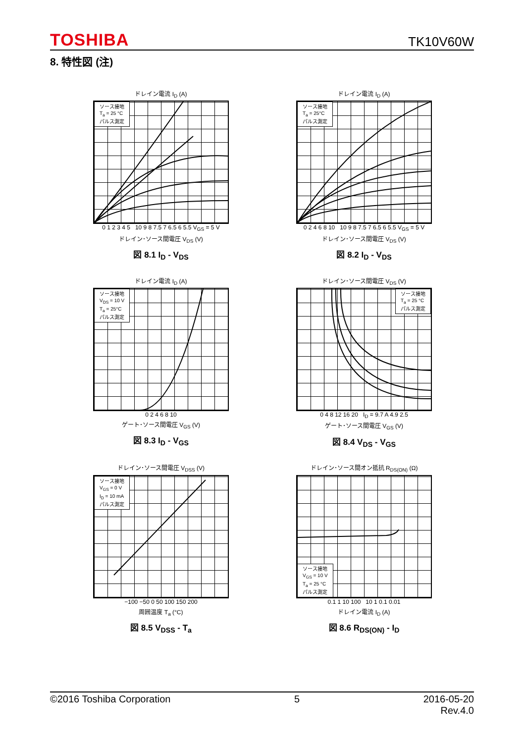TOSHIBA TK10V60W
8. 特性図 (注)
ドレイン電流 I<sub>D</sub> (A)
ソース接地
T<sub>a</sub> = 25 °C
パルス測定
0 1 2 3 4 5 10 9 8 7.5 7 6.5 6 5.5 V<sub>GS</sub> = 5 V
ドレイン･ソース間電圧 V<sub>DS</sub> (V)
図 8.1 I<sub>D</sub> - V<sub>DS</sub>
ドレイン電流 I<sub>D</sub> (A)
ソース接地
T<sub>a</sub> = 25°C
パルス測定
0 2 4 6 8 10 10 9 8 7.5 7 6.5 6 5.5 V<sub>GS</sub> = 5 V
ドレイン･ソース間電圧 V<sub>DS</sub> (V)
図 8.2 I<sub>D</sub> - V<sub>DS</sub>
ドレイン電流 I<sub>D</sub> (A)
ソース接地
V<sub>DS</sub> = 10 V
T<sub>a</sub> = 25°C
パルス測定
0 2 4 6 8 10
ゲート･ソース間電圧 V<sub>GS</sub> (V)
図 8.3 I<sub>D</sub> - V<sub>GS</sub>
ドレイン･ソース間電圧 V<sub>DS</sub> (V)
ソース接地
T<sub>a</sub> = 25 °C
パルス測定
0 4 8 12 16 20 I<sub>D</sub> = 9.7 A 4.9 2.5
ゲート･ソース間電圧 V<sub>GS</sub> (V)
図 8.4 V<sub>DS</sub> - V<sub>GS</sub>
ドレイン･ソース間電圧 V<sub>DSS</sub> (V)
ソース接地
V<sub>GS</sub> = 0 V
I<sub>D</sub> = 10 mA
パルス測定
−100 −50 0 50 100 150 200
周囲温度 T<sub>a</sub> (°C)
図 8.5 V<sub>DSS</sub> - T<sub>a</sub>
ドレイン･ソース間オン抵抗 R<sub>DS(ON)</sub> (Ω)
ソース接地
V<sub>GS</sub> = 10 V
T<sub>a</sub> = 25 °C
パルス測定
0.1 1 10 100 10 1 0.1 0.01
ドレイン電流 I<sub>D</sub> (A)
図 8.6 R<sub>DS(ON)</sub> - I<sub>D</sub>
©2016 Toshiba Corporation 5 2016-05-20
Rev.4.0